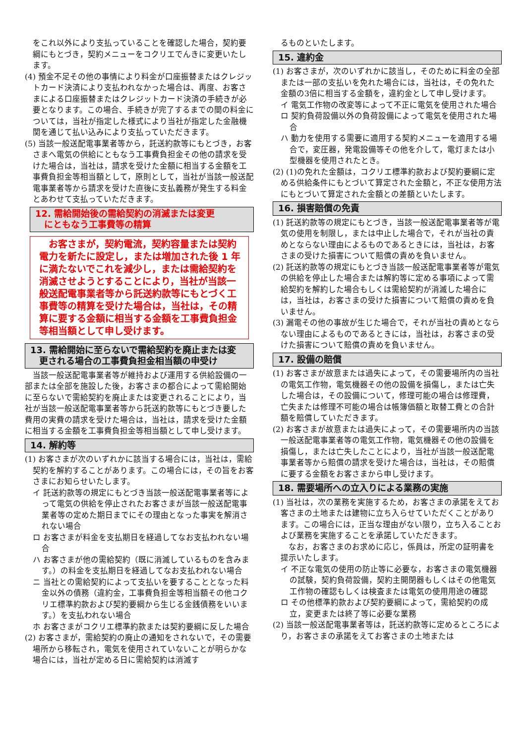をこれ以外により支払っていることを確認した場合，契約要綱にもとづき，契約メニューをコクリエでんきに変更いたします。
(4) 預金不足その他の事情により料金が口座振替またはクレジットカード決済により支払われなかった場合は、再度、お客さまによる口座振替またはクレジットカード決済の手続きが必要となります。この場合、手続きが完了するまでの間の料金については，当社が指定した様式により当社が指定した金融機関を通じて払い込みにより支払っていただきます。
(5) 当該一般送配電事業者等から，託送約款等にもとづき，お客さまへ電気の供給にともなう工事費負担金その他の請求を受けた場合は，当社は，請求を受けた金額に相当する金額を工事費負担金等相当額として，原則として，当社が当該一般送配電事業者等から請求を受けた直後に支払義務が発生する料金とあわせて支払っていただきます。
12. 需給開始後の需給契約の消滅または変更
　にともなう工事費等の精算
　お客さまが，契約電流，契約容量または契約電力を新たに設定し，または増加された後 1 年に満たないでこれを減少し，または需給契約を消滅させようとすることにより，当社が当該一般送配電事業者等から託送約款等にもとづく工事費等の精算を受けた場合は，当社は，その精算に要する金額に相当する金額を工事費負担金等相当額として申し受けます。
13. 需給開始に至らないで需給契約を廃止または変
　更される場合の工事費負担金相当額の申受け
　当該一般送配電事業者等が維持および運用する供給設備の一部または全部を施設した後，お客さまの都合によって需給開始に至らないで需給契約を廃止または変更されることにより，当社が当該一般送配電事業者等から託送約款等にもとづき要した費用の実費の請求を受けた場合は，当社は，請求を受けた金額に相当する金額を工事費負担金等相当額として申し受けます。
14. 解約等
(1) お客さまが次のいずれかに該当する場合には，当社は，需給契約を解約することがあります。この場合には，その旨をお客さまにお知らせいたします。
イ 託送約款等の規定にもとづき当該一般送配電事業者等によって電気の供給を停止されたお客さまが当該一般送配電事業者等の定めた期日までにその理由となった事実を解消されない場合
ロ お客さまが料金を支払期日を経過してなお支払われない場合
ハ お客さまが他の需給契約（既に消滅しているものを含みます。）の料金を支払期日を経過してなお支払われない場合
ニ 当社との需給契約によって支払いを要することとなった料金以外の債務（違約金，工事費負担金等相当額その他コクリエ標準約款および契約要綱から生じる金銭債務をいいます。）を支払われない場合
ホ お客さまがコクリエ標準約款または契約要綱に反した場合
(2) お客さまが，需給契約の廃止の通知をされないで，その需要場所から移転され，電気を使用されていないことが明らかな場合には，当社が定める日に需給契約は消滅す
るものといたします。
15. 違約金
(1) お客さまが，次のいずれかに該当し，そのために料金の全部または一部の支払いを免れた場合には，当社は，その免れた金額の3倍に相当する金額を，違約金として申し受けます。
イ 電気工作物の改変等によって不正に電気を使用された場合
ロ 契約負荷設備以外の負荷設備によって電気を使用された場合
ハ 動力を使用する需要に適用する契約メニューを適用する場合で，変圧器，発電設備等その他を介して，電灯または小型機器を使用されたとき。
(2) (1)の免れた金額は，コクリエ標準約款および契約要綱に定める供給条件にもとづいて算定された金額と，不正な使用方法にもとづいて算定された金額との差額といたします。
16. 損害賠償の免責
(1) 託送約款等の規定にもとづき，当該一般送配電事業者等が電気の使用を制限し，または中止した場合で，それが当社の責めとならない理由によるものであるときには，当社は，お客さまの受けた損害について賠償の責めを負いません。
(2) 託送約款等の規定にもとづき当該一般送配電事業者等が電気の供給を停止した場合または解約等に定める事項によって需給契約を解約した場合もしくは需給契約が消滅した場合には，当社は，お客さまの受けた損害について賠償の責めを負いません。
(3) 漏電その他の事故が生じた場合で，それが当社の責めとならない理由によるものであるときには，当社は，お客さまの受けた損害について賠償の責めを負いません。
17. 設備の賠償
(1) お客さまが故意または過失によって，その需要場所内の当社の電気工作物，電気機器その他の設備を損傷し，または亡失した場合は，その設備について，修理可能の場合は修理費，亡失または修理不可能の場合は帳簿価額と取替工費との合計額を賠償していただきます。
(2) お客さまが故意または過失によって，その需要場所内の当該一般送配電事業者等の電気工作物，電気機器その他の設備を損傷し，または亡失したことにより，当社が当該一般送配電事業者等から賠償の請求を受けた場合は，当社は，その賠償に要する金額をお客さまから申し受けます。
18. 需要場所への立入りによる業務の実施
(1) 当社は，次の業務を実施するため，お客さまの承諾をえてお客さまの土地または建物に立ち入らせていただくことがあります。この場合には，正当な理由がない限り，立ち入ることおよび業務を実施することを承諾していただきます。
　なお，お客さまのお求めに応じ，係員は，所定の証明書を提示いたします。
イ 不正な電気の使用の防止等に必要な，お客さまの電気機器の試験，契約負荷設備，契約主開閉器もしくはその他電気工作物の確認もしくは検査または電気の使用用途の確認
ロ その他標準約款および契約要綱によって，需給契約の成立，変更または終了等に必要な業務
(2) 当該一般送配電事業者等は，託送約款等に定めるところにより，お客さまの承諾をえてお客さまの土地または